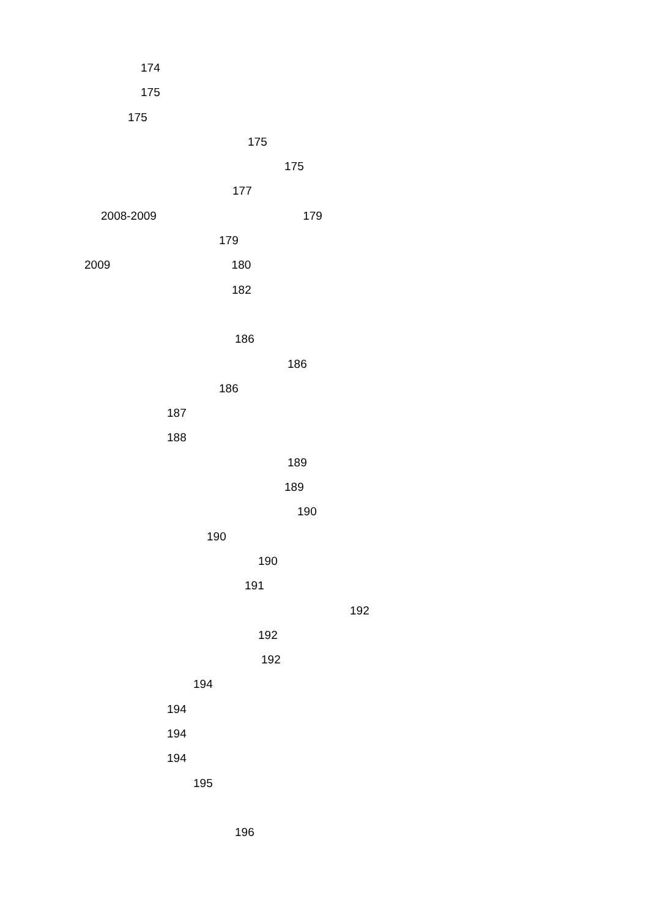174
175
175
175
175
177
2008-2009 179
179
2009 180
182
186
186
186
187
188
189
189
190
190
190
191
192
192
192
194
194
194
194
195
196